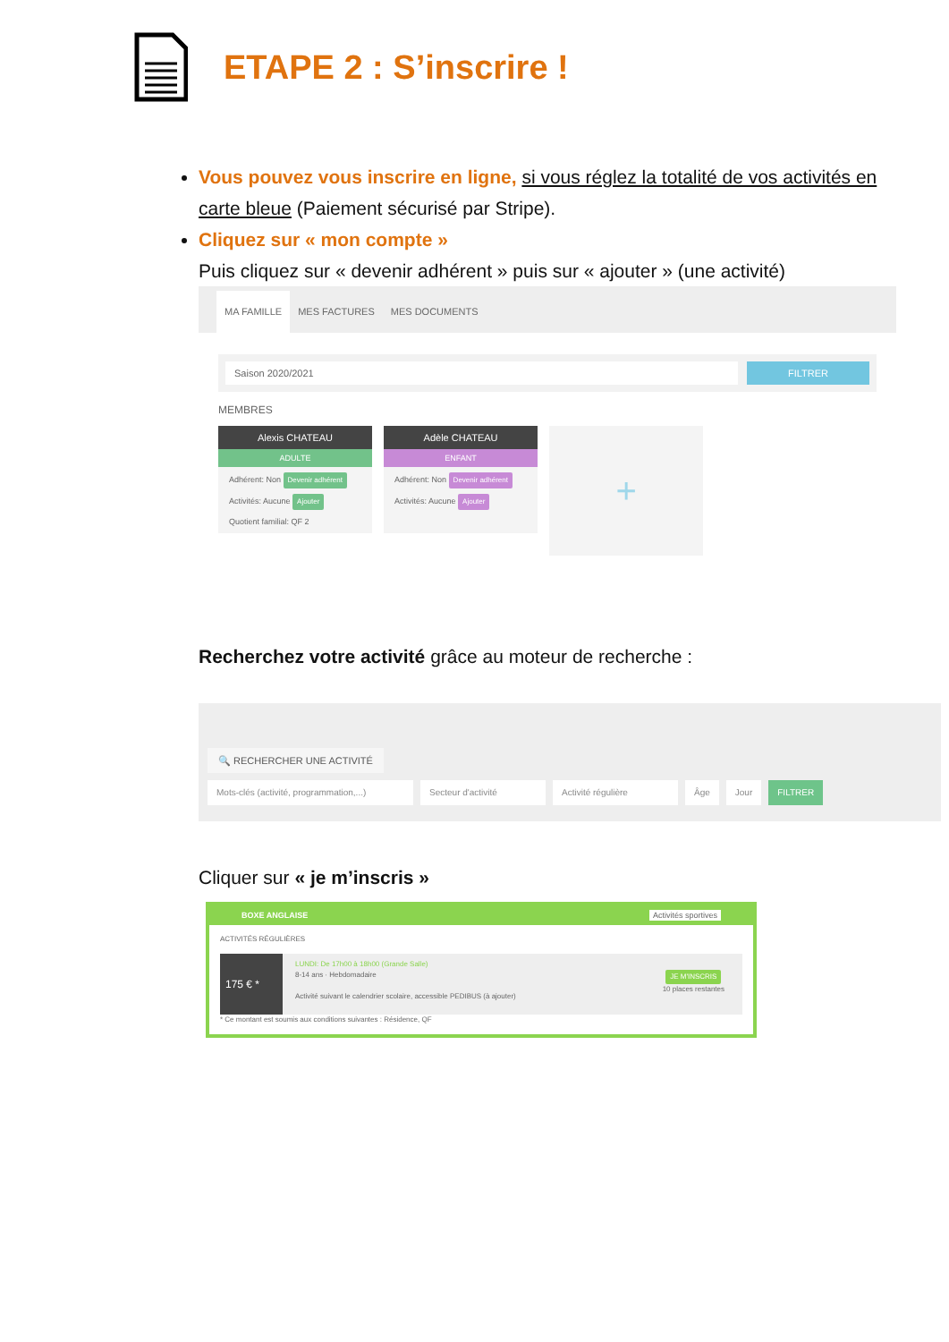ETAPE 2 : S’inscrire !
Vous pouvez vous inscrire en ligne, si vous réglez la totalité de vos activités en carte bleue (Paiement sécurisé par Stripe).
Cliquez sur « mon compte »
Puis cliquez sur « devenir adhérent » puis sur « ajouter » (une activité)
MA FAMILLE MES FACTURES MES DOCUMENTS
Saison 2020/2021 FILTRER
MEMBRES
Alexis CHATEAU
ADULTE
Adhérent: Non Devenir adhérent
Activités: Aucune Ajouter
Quotient familial: QF 2
Adèle CHATEAU
ENFANT
Adhérent: Non Devenir adhérent
Activités: Aucune Ajouter
+
Recherchez votre activité grâce au moteur de recherche :
🔍 RECHERCHER UNE ACTIVITÉ
Mots-clés (activité, programmation,...) Secteur d'activité Activité régulière Âge Jour FILTRER
Cliquer sur « je m’inscris »
BOXE ANGLAISE Activités sportives
ACTIVITÉS RÉGULIÈRES
175 € *
LUNDI: De 17h00 à 18h00 (Grande Salle)
8-14 ans · Hebdomadaire
Activité suivant le calendrier scolaire, accessible PEDIBUS (à ajouter)
JE M'INSCRIS
10 places restantes
* Ce montant est soumis aux conditions suivantes : Résidence, QF